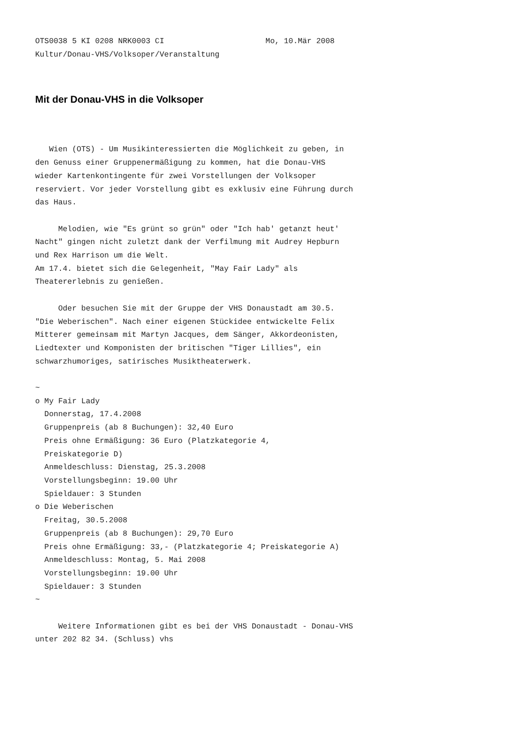OTS0038 5 KI 0208 NRK0003 CI                      Mo, 10.Mär 2008
Kultur/Donau-VHS/Volksoper/Veranstaltung
Mit der Donau-VHS in die Volksoper
   Wien (OTS) - Um Musikinteressierten die Möglichkeit zu geben, in
den Genuss einer Gruppenermäßigung zu kommen, hat die Donau-VHS
wieder Kartenkontingente für zwei Vorstellungen der Volksoper
reserviert. Vor jeder Vorstellung gibt es exklusiv eine Führung durch
das Haus.

     Melodien, wie "Es grünt so grün" oder "Ich hab' getanzt heut'
Nacht" gingen nicht zuletzt dank der Verfilmung mit Audrey Hepburn
und Rex Harrison um die Welt.
Am 17.4. bietet sich die Gelegenheit, "May Fair Lady" als
Theatererlebnis zu genießen.

     Oder besuchen Sie mit der Gruppe der VHS Donaustadt am 30.5.
"Die Weberischen". Nach einer eigenen Stückidee entwickelte Felix
Mitterer gemeinsam mit Martyn Jacques, dem Sänger, Akkordeonisten,
Liedtexter und Komponisten der britischen "Tiger Lillies", ein
schwarzhumoriges, satirisches Musiktheaterwerk.

~
o My Fair Lady
  Donnerstag, 17.4.2008
  Gruppenpreis (ab 8 Buchungen): 32,40 Euro
  Preis ohne Ermäßigung: 36 Euro (Platzkategorie 4,
  Preiskategorie D)
  Anmeldeschluss: Dienstag, 25.3.2008
  Vorstellungsbeginn: 19.00 Uhr
  Spieldauer: 3 Stunden
o Die Weberischen
  Freitag, 30.5.2008
  Gruppenpreis (ab 8 Buchungen): 29,70 Euro
  Preis ohne Ermäßigung: 33,- (Platzkategorie 4; Preiskategorie A)
  Anmeldeschluss: Montag, 5. Mai 2008
  Vorstellungsbeginn: 19.00 Uhr
  Spieldauer: 3 Stunden
~

     Weitere Informationen gibt es bei der VHS Donaustadt - Donau-VHS
unter 202 82 34. (Schluss) vhs